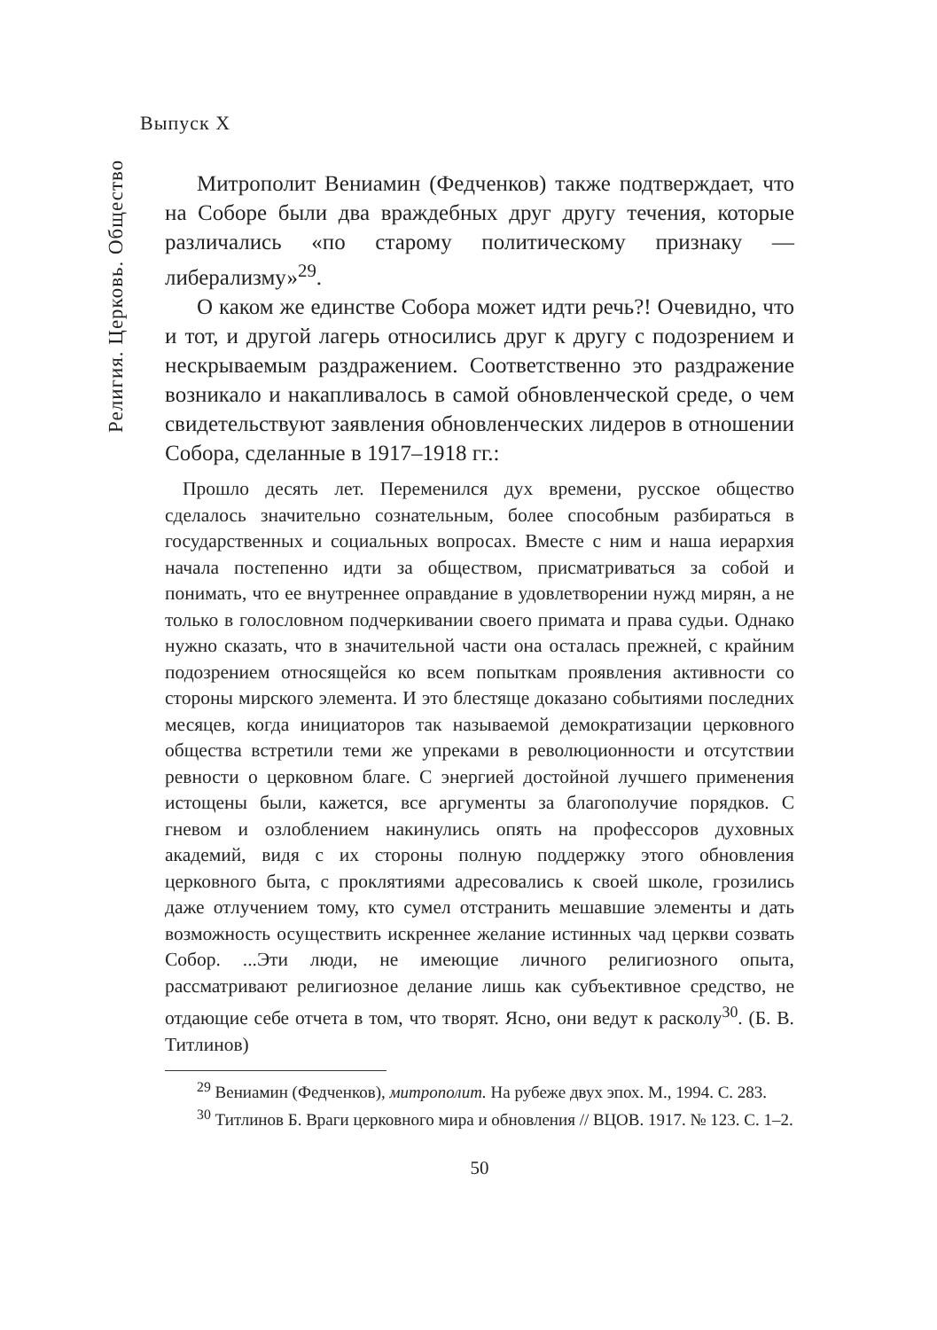Выпуск X
Религия. Церковь. Общество
Митрополит Вениамин (Федченков) также подтверждает, что на Соборе были два враждебных друг другу течения, которые различались «по старому политическому признаку — либерализму»<sup>29</sup>.
О каком же единстве Собора может идти речь?! Очевидно, что и тот, и другой лагерь относились друг к другу с подозрением и нескрываемым раздражением. Соответственно это раздражение возникало и накапливалось в самой обновленческой среде, о чем свидетельствуют заявления обновленческих лидеров в отношении Собора, сделанные в 1917–1918 гг.:
Прошло десять лет. Переменился дух времени, русское общество сделалось значительно сознательным, более способным разбираться в государственных и социальных вопросах. Вместе с ним и наша иерархия начала постепенно идти за обществом, присматриваться за собой и понимать, что ее внутреннее оправдание в удовлетворении нужд мирян, а не только в голословном подчеркивании своего примата и права судьи. Однако нужно сказать, что в значительной части она осталась прежней, с крайним подозрением относящейся ко всем попыткам проявления активности со стороны мирского элемента. И это блестяще доказано событиями последних месяцев, когда инициаторов так называемой демократизации церковного общества встретили теми же упреками в революционности и отсутствии ревности о церковном благе. С энергией достойной лучшего применения истощены были, кажется, все аргументы за благополучие порядков. С гневом и озлоблением накинулись опять на профессоров духовных академий, видя с их стороны полную поддержку этого обновления церковного быта, с проклятиями адресовались к своей школе, грозились даже отлучением тому, кто сумел отстранить мешавшие элементы и дать возможность осуществить искреннее желание истинных чад церкви созвать Собор. ...Эти люди, не имеющие личного религиозного опыта, рассматривают религиозное делание лишь как субъективное средство, не отдающие себе отчета в том, что творят. Ясно, они ведут к расколу<sup>30</sup>. (Б. В. Титлинов)
<sup>29</sup> Вениамин (Федченков), митрополит. На рубеже двух эпох. М., 1994. С. 283.
<sup>30</sup> Титлинов Б. Враги церковного мира и обновления // ВЦОВ. 1917. № 123. С. 1–2.
50